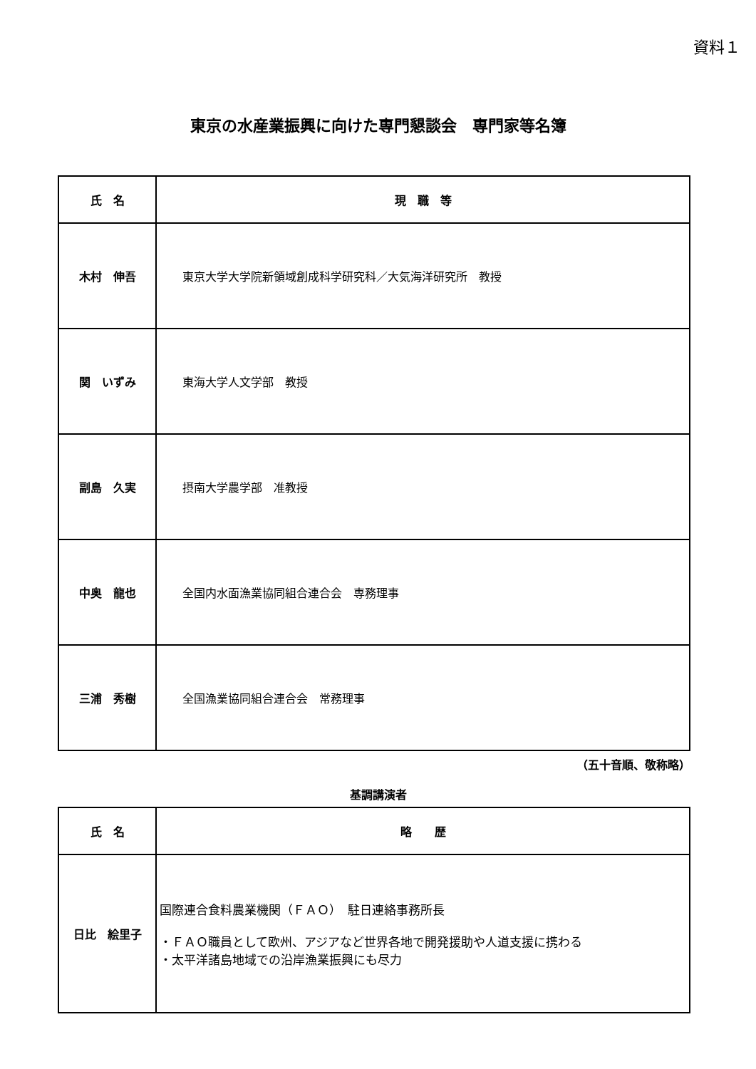資料１
東京の水産業振興に向けた専門懇談会　専門家等名簿
| 氏 名 | 現 職 等 |
| --- | --- |
| 木村 伸吾 | 東京大学大学院新領域創成科学研究科／大気海洋研究所 教授 |
| 関 いずみ | 東海大学人文学部 教授 |
| 副島 久実 | 摂南大学農学部 准教授 |
| 中奥 龍也 | 全国内水面漁業協同組合連合会 専務理事 |
| 三浦 秀樹 | 全国漁業協同組合連合会 常務理事 |
（五十音順、敬称略）
基調講演者
| 氏 名 | 略 歴 |
| --- | --- |
| 日比 絵里子 | 国際連合食料農業機関（ＦＡＯ） 駐日連絡事務所長 ・ＦＡＯ職員として欧州、アジアなど世界各地で開発援助や人道支援に携わる ・太平洋諸島地域での沿岸漁業振興にも尽力 |